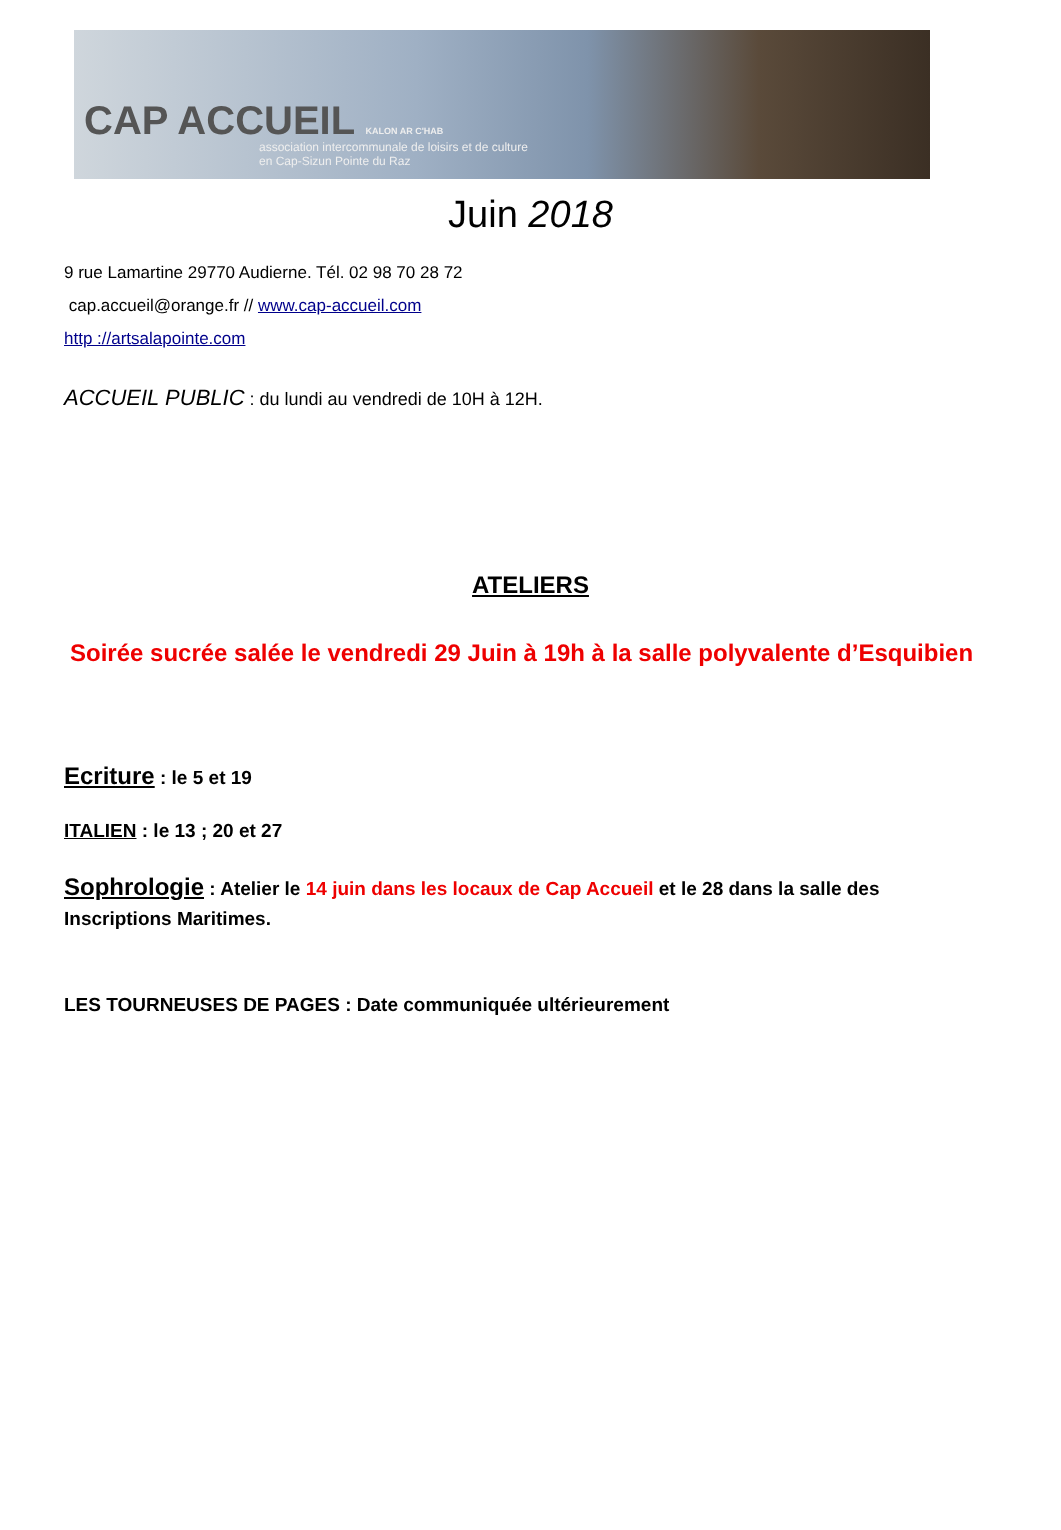CAP ACCUEIL KALON AR C'HAB
association intercommunale de loisirs et de culture
en Cap-Sizun Pointe du Raz
Juin 2018
9 rue Lamartine 29770 Audierne. Tél. 02 98 70 28 72
cap.accueil@orange.fr // www.cap-accueil.com
http ://artsalapointe.com
ACCUEIL PUBLIC : du lundi au vendredi de 10H à 12H.
ATELIERS
Soirée sucrée salée le vendredi 29 Juin à 19h à la salle polyvalente d’Esquibien
Ecriture : le 5 et 19
ITALIEN : le 13 ; 20 et 27
Sophrologie : Atelier le 14 juin dans les locaux de Cap Accueil et le 28 dans la salle des Inscriptions Maritimes.
LES TOURNEUSES DE PAGES : Date communiquée ultérieurement